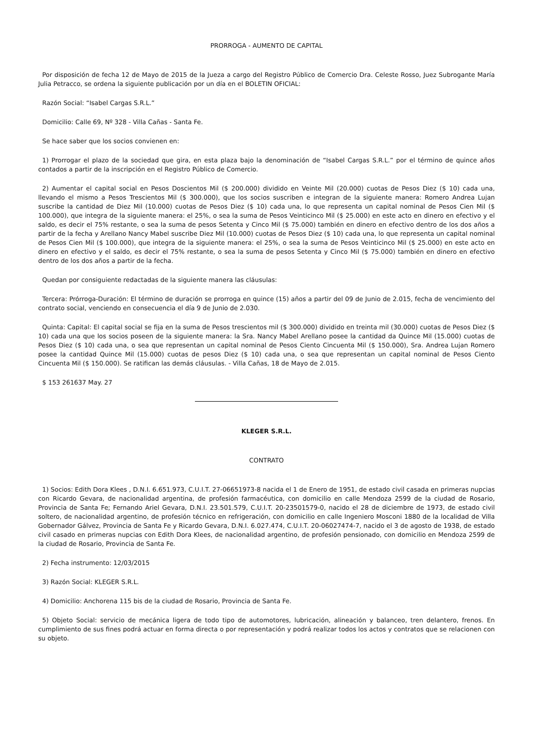PRORROGA - AUMENTO DE CAPITAL
Por disposición de fecha 12 de Mayo de 2015 de la Jueza a cargo del Registro Público de Comercio Dra. Celeste Rosso, Juez Subrogante María Julia Petracco, se ordena la siguiente publicación por un día en el BOLETIN OFICIAL:
Razón Social: “Isabel Cargas S.R.L.”
Domicilio: Calle 69, Nº 328 - Villa Cañas - Santa Fe.
Se hace saber que los socios convienen en:
1) Prorrogar el plazo de la sociedad que gira, en esta plaza bajo la denominación de “Isabel Cargas S.R.L.” por el término de quince años contados a partir de la inscripción en el Registro Público de Comercio.
2) Aumentar el capital social en Pesos Doscientos Mil ($ 200.000) dividido en Veinte Mil (20.000) cuotas de Pesos Diez ($ 10) cada una, llevando el mismo a Pesos Trescientos Mil ($ 300.000), que los socios suscriben e integran de la siguiente manera: Romero Andrea Lujan suscribe la cantidad de Diez Mil (10.000) cuotas de Pesos Diez ($ 10) cada una, lo que representa un capital nominal de Pesos Cien Mil ($ 100.000), que integra de la siguiente manera: el 25%, o sea la suma de Pesos Veinticinco Mil ($ 25.000) en este acto en dinero en efectivo y el saldo, es decir el 75% restante, o sea la suma de pesos Setenta y Cinco Mil ($ 75.000) también en dinero en efectivo dentro de los dos años a partir de la fecha y Arellano Nancy Mabel suscribe Diez Mil (10.000) cuotas de Pesos Diez ($ 10) cada una, lo que representa un capital nominal de Pesos Cien Mil ($ 100.000), que integra de la siguiente manera: el 25%, o sea la suma de Pesos Veinticinco Mil ($ 25.000) en este acto en dinero en efectivo y el saldo, es decir el 75% restante, o sea la suma de pesos Setenta y Cinco Mil ($ 75.000) también en dinero en efectivo dentro de los dos años a partir de la fecha.
Quedan por consiguiente redactadas de la siguiente manera las cláusulas:
Tercera: Prórroga-Duración: El término de duración se prorroga en quince (15) años a partir del 09 de Junio de 2.015, fecha de vencimiento del contrato social, venciendo en consecuencia el día 9 de Junio de 2.030.
Quinta: Capital: El capital social se fija en la suma de Pesos trescientos mil ($ 300.000) dividido en treinta mil (30.000) cuotas de Pesos Diez ($ 10) cada una que los socios poseen de la siguiente manera: la Sra. Nancy Mabel Arellano posee la cantidad da Quince Mil (15.000) cuotas de Pesos Diez ($ 10) cada una, o sea que representan un capital nominal de Pesos Ciento Cincuenta Mil ($ 150.000), Sra. Andrea Lujan Romero posee la cantidad Quince Mil (15.000) cuotas de pesos Diez ($ 10) cada una, o sea que representan un capital nominal de Pesos Ciento Cincuenta Mil ($ 150.000). Se ratifican las demás cláusulas. - Villa Cañas, 18 de Mayo de 2.015.
$ 153 261637 May. 27
KLEGER S.R.L.
CONTRATO
1) Socios: Edith Dora Klees , D.N.I. 6.651.973, C.U.I.T. 27-06651973-8 nacida el 1 de Enero de 1951, de estado civil casada en primeras nupcias con Ricardo Gevara, de nacionalidad argentina, de profesión farmacéutica, con domicilio en calle Mendoza 2599 de la ciudad de Rosario, Provincia de Santa Fe; Fernando Ariel Gevara, D.N.I. 23.501.579, C.U.I.T. 20-23501579-0, nacido el 28 de diciembre de 1973, de estado civil soltero, de nacionalidad argentino, de profesión técnico en refrigeración, con domicilio en calle Ingeniero Mosconi 1880 de la localidad de Villa Gobernador Gálvez, Provincia de Santa Fe y Ricardo Gevara, D.N.I. 6.027.474, C.U.I.T. 20-06027474-7, nacido el 3 de agosto de 1938, de estado civil casado en primeras nupcias con Edith Dora Klees, de nacionalidad argentino, de profesión pensionado, con domicilio en Mendoza 2599 de la ciudad de Rosario, Provincia de Santa Fe.
2) Fecha instrumento: 12/03/2015
3) Razón Social: KLEGER S.R.L.
4) Domicilio: Anchorena 115 bis de la ciudad de Rosario, Provincia de Santa Fe.
5) Objeto Social: servicio de mecánica ligera de todo tipo de automotores, lubricación, alineación y balanceo, tren delantero, frenos. En cumplimiento de sus fines podrá actuar en forma directa o por representación y podrá realizar todos los actos y contratos que se relacionen con su objeto.